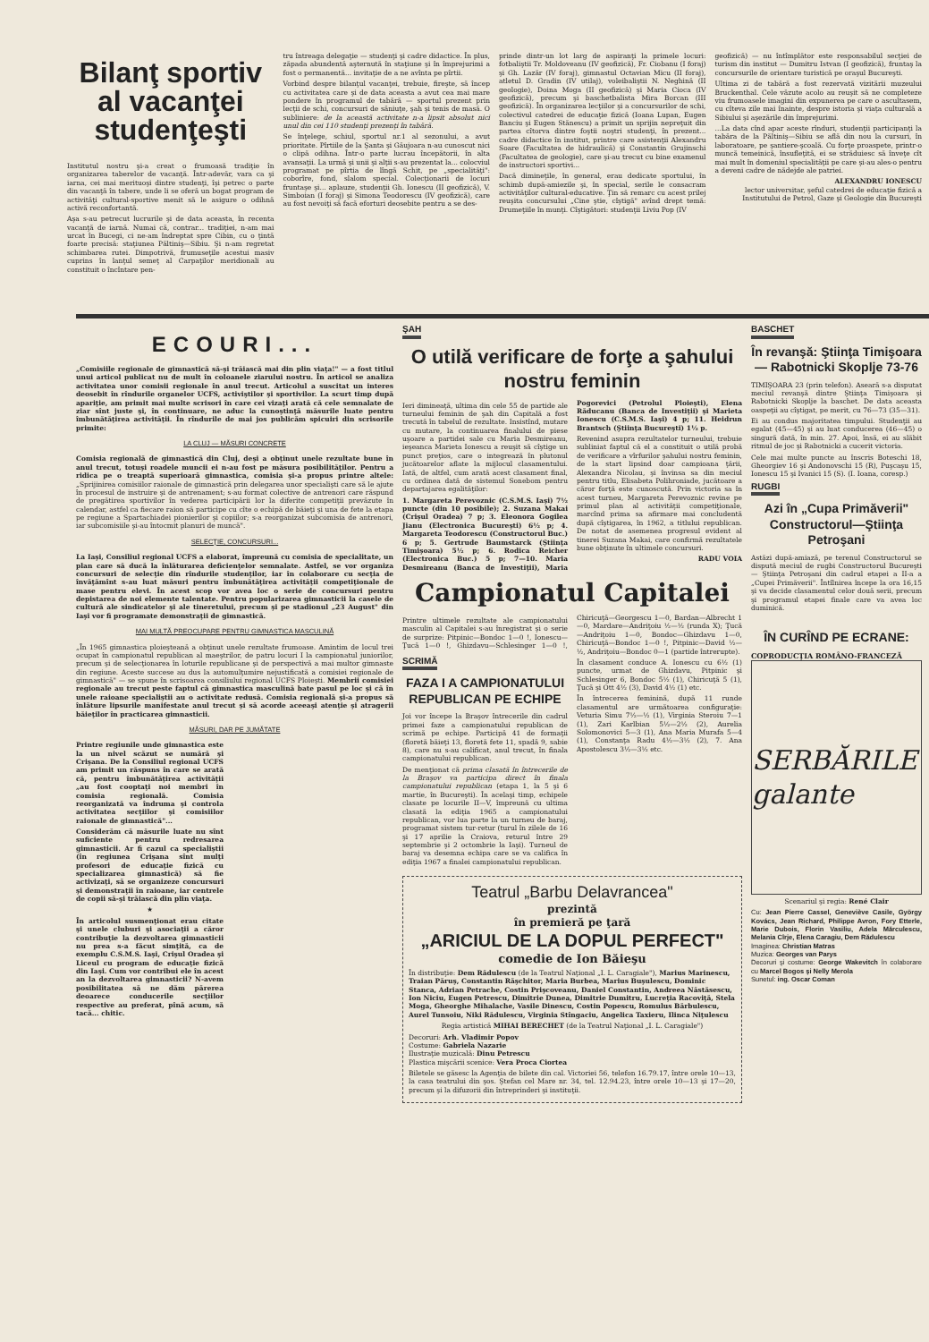Bilanţ sportiv
al vacanţei studenţeşti
Institutul nostru şi-a creat o frumoasă tradiţie în organizarea taberelor de vacanţă. Într-adevăr, vara ca şi iarna, cei mai merituoşi dintre studenţi, îşi petrec o parte din vacanţă în tabere, unde li se oferă un bogat program de activităţi cultural-sportive menit să le asigure o odihnă activă reconfortantă.
Aşa s-au petrecut lucrurile şi de data aceasta, în recenta vacanţă de iarnă. Numai că, contrar... tradiţiei, n-am mai urcat în Bucegi, ci ne-am îndreptat spre Cibin, cu o ţintă foarte precisă: staţiunea Păltiniş—Sibiu. Şi n-am regretat schimbarea rutei. Dimpotrivă, frumuseţile acestui masiv cuprins în lanţul semeţ al Carpaţilor meridionali au constituit o încîntare pen-
tru întreaga delegaţie — studenţi şi cadre didactice. În plus, zăpada abundentă aşternută în staţiune şi în împrejurimi a fost o permanentă... invitaţie de a ne avînta pe pîrtii.
Vorbind despre bilanţul vacanţei, trebuie, fireşte, să încep cu activitatea care şi de data aceasta a avut cea mai mare pondere în programul de tabără — sportul prezent prin lecţii de schi, concursuri de săniuţe, şah şi tenis de masă. O subliniere: de la această activitate n-a lipsit absolut nici unul din cei 110 studenţi prezenţi în tabără.
Se înţelege, schiul, sportul nr.1 al sezonului, a avut prioritate. Pîrtiile de la Şanta şi Găujoara n-au cunoscut nici o clipă odihna. Într-o parte lucrau începătorii, în alta avansaţii. La urmă şi unii şi alţii s-au prezentat la... colocviul programat pe pîrtia de lîngă Schit, pe „specialităţi": coborîre, fond, slalom special. Colecţionarii de locuri fruntaşe şi... aplauze, studenţii Gh. Ionescu (II geofizică), V. Simboian (I foraj) şi Simona Teodorescu (IV geofizică), care au fost nevoiţi să facă eforturi deosebite pentru a se des-
prinde dintr-un lot larg de aspiranţi la primele locuri: fotbaliştii Tr. Moldoveanu (IV geofizică), Fr. Ciobanu (I foraj) şi Gh. Lazăr (IV foraj), gimnastul Octavian Micu (II foraj), atletul D. Gradin (IV utilaj), voleibaliştii N. Neghină (II geologie), Doina Moga (II geofizică) şi Maria Cioca (IV geofizică), precum şi baschetbalista Mira Borcan (III geofizică). În organizarea lecţiilor şi a concursurilor de schi, colectivul catedrei de educaţie fizică (Ioana Lupan, Eugen Banciu şi Eugen Stănescu) a primit un sprijin nepreţuit din partea cîtorva dintre foştii noştri studenţi, în prezent... cadre didactice în institut, printre care asistenţii Alexandru Soare (Facultatea de hidraulică) şi Constantin Grujinschi (Facultatea de geologie), care şi-au trecut cu bine examenul de instructori sportivi...
Dacă dimineţile, în general, erau dedicate sportului, în schimb după-amiezile şi, în special, serile le consacram activităţilor cultural-educative. Ţin să remarc cu acest prilej reuşita concursului „Cine ştie, cîştigă" avînd drept temă: Drumeţiile în munţi. Cîştigători: studenţii Liviu Pop (IV
geofizică) — nu întîmplător este responsabilul secţiei de turism din institut — Dumitru Istvan (I geofizică), fruntaş la concursurile de orientare turistică pe oraşul Bucureşti.
Ultima zi de tabără a fost rezervată vizitării muzeului Bruckenthal. Cele văzute acolo au reuşit să ne completeze viu frumoasele imagini din expunerea pe care o ascultasem, cu cîteva zile mai înainte, despre istoria şi viaţa culturală a Sibiului şi aşezările din împrejurimi.
...La data cînd apar aceste rînduri, studenţii participanţi la tabăra de la Păltiniş—Sibiu se află din nou la cursuri, în laboratoare, pe şantiere-şcoală. Cu forţe proaspete, printr-o muncă temeinică, însufleţită, ei se străduiesc să înveţe cît mai mult în domeniul specialităţii pe care şi-au ales-o pentru a deveni cadre de nădejde ale patriei.
ALEXANDRU IONESCU
lector universitar, şeful catedrei de educaţie fizică a Institutului de Petrol, Gaze şi Geologie din Bucureşti
ECOURI...
„Comisiile regionale de gimnastică să-şi trăiască mai din plin viaţa!" — a fost titlul unui articol publicat nu de mult în coloanele ziarului nostru. În articol se analiza activitatea unor comisii regionale în anul trecut. Articolul a suscitat un interes deosebit în rîndurile organelor UCFS, activiştilor şi sportivilor. La scurt timp după apariţie, am primit mai multe scrisori în care cei vizaţi arată că cele semnalate de ziar sînt juste şi, în continuare, ne aduc la cunoştinţă măsurile luate pentru îmbunătăţirea activităţii. În rîndurile de mai jos publicăm spicuiri din scrisorile primite:
LA CLUJ — MĂSURI CONCRETE
Comisia regională de gimnastică din Cluj, deşi a obţinut unele rezultate bune în anul trecut, totuşi roadele muncii ei n-au fost pe măsura posibilităţilor. Pentru a ridica pe o treaptă superioară gimnastica, comisia şi-a propus printre altele: „Sprijinirea comisiilor raionale de gimnastică prin delegarea unor specialişti care să le ajute în procesul de instruire şi de antrenament; s-au format colective de antrenori care răspund de pregătirea sportivilor în vederea participării lor la diferite competiţii prevăzute în calendar, astfel ca fiecare raion să participe cu cîte o echipă de băieţi şi una de fete la etapa pe regiune a Spartachiadei pionierilor şi copiilor; s-a reorganizat subcomisia de antrenori, iar subcomisiile şi-au întocmit planuri de muncă".
SELECŢIE, CONCURSURI...
La Iaşi, Consiliul regional UCFS a elaborat, împreună cu comisia de specialitate, un plan care să ducă la înlăturarea deficienţelor semnalate. Astfel, se vor organiza concursuri de selecţie din rîndurile studenţilor, iar în colaborare cu secţia de învăţămînt s-au luat măsuri pentru îmbunătăţirea activităţii competiţionale de mase pentru elevi. În acest scop vor avea loc o serie de concursuri pentru depistarea de noi elemente talentate. Pentru popularizarea gimnasticii la casele de cultură ale sindicatelor şi ale tineretului, precum şi pe stadionul „23 August" din Iaşi vor fi programate demonstraţii de gimnastică.
MAI MULTĂ PREOCUPARE PENTRU GIMNASTICA MASCULINĂ
„În 1965 gimnastica ploieşteană a obţinut unele rezultate frumoase. Amintim de locul trei ocupat în campionatul republican al maeştrilor, de patru locuri I la campionatul juniorilor, precum şi de selecţionarea în loturile republicane şi de perspectivă a mai multor gimnaste din regiune. Aceste succese au dus la automulţumire nejustificată a comisiei regionale de gimnastică" — se spune în scrisoarea consiliului regional UCFS Ploieşti. Membrii comisiei regionale au trecut peste faptul că gimnastica masculină bate pasul pe loc şi că în unele raioane specialiştii au o activitate redusă. Comisia regională şi-a propus să înlăture lipsurile manifestate anul trecut şi să acorde aceeaşi atenţie şi atragerii băieţilor în practicarea gimnasticii.
MĂSURI, DAR PE JUMĂTATE
Printre regiunile unde gimnastica este la un nivel scăzut se numără şi Crişana. De la Consiliul regional UCFS am primit un răspuns în care se arată că, pentru îmbunătăţirea activităţii „au fost cooptaţi noi membri în comisia regională. Comisia reorganizată va îndruma şi controla activitatea secţiilor şi comisiilor raionale de gimnastică"...
Considerăm că măsurile luate nu sînt suficiente pentru redresarea gimnasticii. Ar fi cazul ca specialiştii (în regiunea Crişana sînt mulţi profesori de educaţie fizică cu specializarea gimnastică) să fie activizaţi, să se organizeze concursuri şi demonstraţii în raioane, iar centrele de copii să-şi trăiască din plin viaţa.
★
În articolul susmenţionat erau citate şi unele cluburi şi asociaţii a căror contribuţie la dezvoltarea gimnasticii nu prea s-a făcut simţită, ca de exemplu C.S.M.S. Iaşi, Crişul Oradea şi Liceul cu program de educaţie fizică din Iaşi. Cum vor contribui ele în acest an la dezvoltarea gimnasticii? N-avem posibilitatea să ne dăm părerea deoarece conducerile secţiilor respective au preferat, pînă acum, să tacă... chitic.
ŞAH
O utilă verificare de forţe a şahului nostru feminin
Ieri dimineaţă, ultima din cele 55 de partide ale turneului feminin de şah din Capitală a fost trecută în tabelul de rezultate. Insistînd, mutare cu mutare, la continuarea finalului de piese uşoare a partidei sale cu Maria Desmireanu, ieşeanca Marieta Ionescu a reuşit să cîştige un punct preţios, care o integrează în plutonul jucătoarelor aflate la mijlocul clasamentului. Iată, de altfel, cum arată acest clasament final, cu ordinea dată de sistemul Sonebom pentru departajarea egalităţilor:
1. Margareta Perevoznic (C.S.M.S. Iaşi) 7½ puncte (din 10 posibile); 2. Suzana Makai (Crişul Oradea) 7 p; 3. Eleonora Gogilea Jianu (Electronica Bucureşti) 6½ p; 4. Margareta Teodorescu (Constructorul Buc.) 6 p; 5. Gertrude Baumstarck (Ştiinţa Timişoara) 5½ p; 6. Rodica Reicher (Electronica Buc.) 5 p; 7—10. Maria Desmireanu (Banca de Investiţii), Maria Pogorevici (Petrolul Ploieşti), Elena Răducanu (Banca de Investiţii) şi Marieta Ionescu (C.S.M.S. Iaşi) 4 p; 11. Heidrun Brantsch (Ştiinţa Bucureşti) 1½ p.
Revenind asupra rezultatelor turneului, trebuie subliniat faptul că el a constituit o utilă probă de verificare a vîrfurilor şahului nostru feminin, de la start lipsind doar campioana ţării, Alexandra Nicolau, şi învinsa sa din meciul pentru titlu, Elisabeta Polihroniade, jucătoare a căror forţă este cunoscută. Prin victoria sa în acest turneu, Margareta Perevoznic revine pe primul plan al activităţii competiţionale, marcînd prima sa afirmare mai concludentă după cîştigarea, în 1962, a titlului republican. De notat de asemenea progresul evident al tinerei Suzana Makai, care confirmă rezultatele bune obţinute în ultimele concursuri.
RADU VOIA
Campionatul Capitalei
Printre ultimele rezultate ale campionatului masculin al Capitalei s-au înregistrat şi o serie de surprize: Pitpinic—Bondoc 1—0 !, Ionescu—Ţucă 1—0 !, Ghizdavu—Schlesinger 1—0 !, Chiricuţă—Georgescu 1—0, Bardan—Albrecht 1—0, Mardare—Andriţoiu ½—½ (runda X); Ţucă—Andriţoiu 1—0, Bondoc—Ghizdavu 1—0, Chiricuţă—Bondoc 1—0 !, Pitpinic—David ½—½, Andriţoiu—Bondoc 0—1 (partide întrerupte).
SCRIMĂ
FAZA I A CAMPIONATULUI REPUBLICAN PE ECHIPE
Joi vor începe la Braşov întrecerile din cadrul primei faze a campionatului republican de scrimă pe echipe. Participă 41 de formaţii (floretă băieţi 13, floretă fete 11, spadă 9, sabie 8), care nu s-au calificat, anul trecut, în finala campionatului republican.
De menţionat că prima clasată în întrecerile de la Braşov va participa direct în finala campionatului republican (etapa 1, la 5 şi 6 martie, în Bucureşti). În acelaşi timp, echipele clasate pe locurile II—V, împreună cu ultima clasată la ediţia 1965 a campionatului republican, vor lua parte la un turneu de baraj, programat sistem tur-retur (turul în zilele de 16 şi 17 aprilie la Craiova, returul între 29 septembrie şi 2 octombrie la Iaşi). Turneul de baraj va desemna echipa care se va califica în ediţia 1967 a finalei campionatului republican.
În clasament conduce A. Ionescu cu 6½ (1) puncte, urmat de Ghizdavu, Pitpinic şi Schlesinger 6, Bondoc 5½ (1), Chiricuţă 5 (1), Ţucă şi Ott 4½ (3), David 4½ (1) etc.
În întrecerea feminină, după 11 runde clasamentul are următoarea configuraţie: Veturia Simu 7½—½ (1), Virginia Steroiu 7—1 (1), Zari Karlbian 5½—2½ (2), Aurelia Solomonovici 5—3 (1), Ana Maria Murafa 5—4 (1), Constanţa Radu 4½—3½ (2), 7. Ana Apostolescu 3½—3½ etc.
Teatrul „Barbu Delavrancea"
prezintă
în premieră pe ţară
„ARICIUL DE LA DOPUL PERFECT"
comedie de Ion Băieşu
În distribuţie: Dem Rădulescu (de la Teatrul Naţional „I. L. Caragiale"), Marius Marinescu, Traian Păruş, Constantin Răşchitor, Maria Burbea, Marius Buşulescu, Dominic Stanca, Adrian Petrache, Costin Prişcoveanu, Daniel Constantin, Andreea Năstăsescu, Ion Niciu, Eugen Petrescu, Dimitrie Dunea, Dimitrie Dumitru, Lucreţia Racoviţă, Stela Moga, Gheorghe Mihalache, Vasile Dinescu, Costin Popescu, Romulus Bărbulescu, Aurel Tunsoiu, Niki Rădulescu, Virginia Stîngaciu, Angelica Taxieru, Ilinca Niţulescu
Regia artistică MIHAI BERECHET (de la Teatrul Naţional „I. L. Caragiale")
Decoruri: Arh. Vladimir Popov
Costume: Gabriela Nazarie
Ilustraţie muzicală: Dinu Petrescu
Plastica mişcării scenice: Vera Proca Ciortea
Biletele se găsesc la Agenţia de bilete din cal. Victoriei 56, telefon 16.79.17, între orele 10—13, la casa teatrului din şos. Ştefan cel Mare nr. 34, tel. 12.94.23, între orele 10—13 şi 17—20, precum şi la difuzorii din întreprinderi şi instituţii.
BASCHET
În revanşă: Ştiinţa Timişoara — Rabotnicki Skoplje 73-76
TIMIŞOARA 23 (prin telefon). Aseară s-a disputat meciul revanşă dintre Ştiinţa Timişoara şi Rabotnicki Skoplje la baschet. De data aceasta oaspeţii au cîştigat, pe merit, cu 76—73 (35—31).
Ei au condus majoritatea timpului. Studenţii au egalat (45—45) şi au luat conducerea (46—45) o singură dată, în min. 27. Apoi, însă, ei au slăbit ritmul de joc şi Rabotnicki a cucerit victoria.
Cele mai multe puncte au înscris Boteschi 18, Gheorgiev 16 şi Andonovschi 15 (R), Puşcaşu 15, Ionescu 15 şi Ivanici 15 (S). (I. Ioana, coresp.)
RUGBI
Azi în „Cupa Primăverii" Constructorul—Ştiinţa Petroşani
Astăzi după-amiază, pe terenul Constructorul se dispută meciul de rugbi Constructorul Bucureşti — Ştiinţa Petroşani din cadrul etapei a II-a a „Cupei Primăverii". Întîlnirea începe la ora 16,15 şi va decide clasamentul celor două serii, precum şi programul etapei finale care va avea loc duminică.
ÎN CURÎND PE ECRANE:
COPRODUCŢIA ROMÂNO-FRANCEZĂ
SERBĂRILE galante
Scenariul şi regia: René Clair
Cu: Jean Pierre Cassel, Geneviève Casile, György Kovács, Jean Richard, Philippe Avron, Fory Etterle, Marie Dubois, Florin Vasiliu, Adela Mărculescu, Melania Cîrje, Elena Caragiu, Dem Rădulescu
Imaginea: Christian Matras
Muzica: Georges van Parys
Decoruri şi costume: George Wakevitch în colaborare cu Marcel Bogos şi Nelly Merola
Sunetul: ing. Oscar Coman